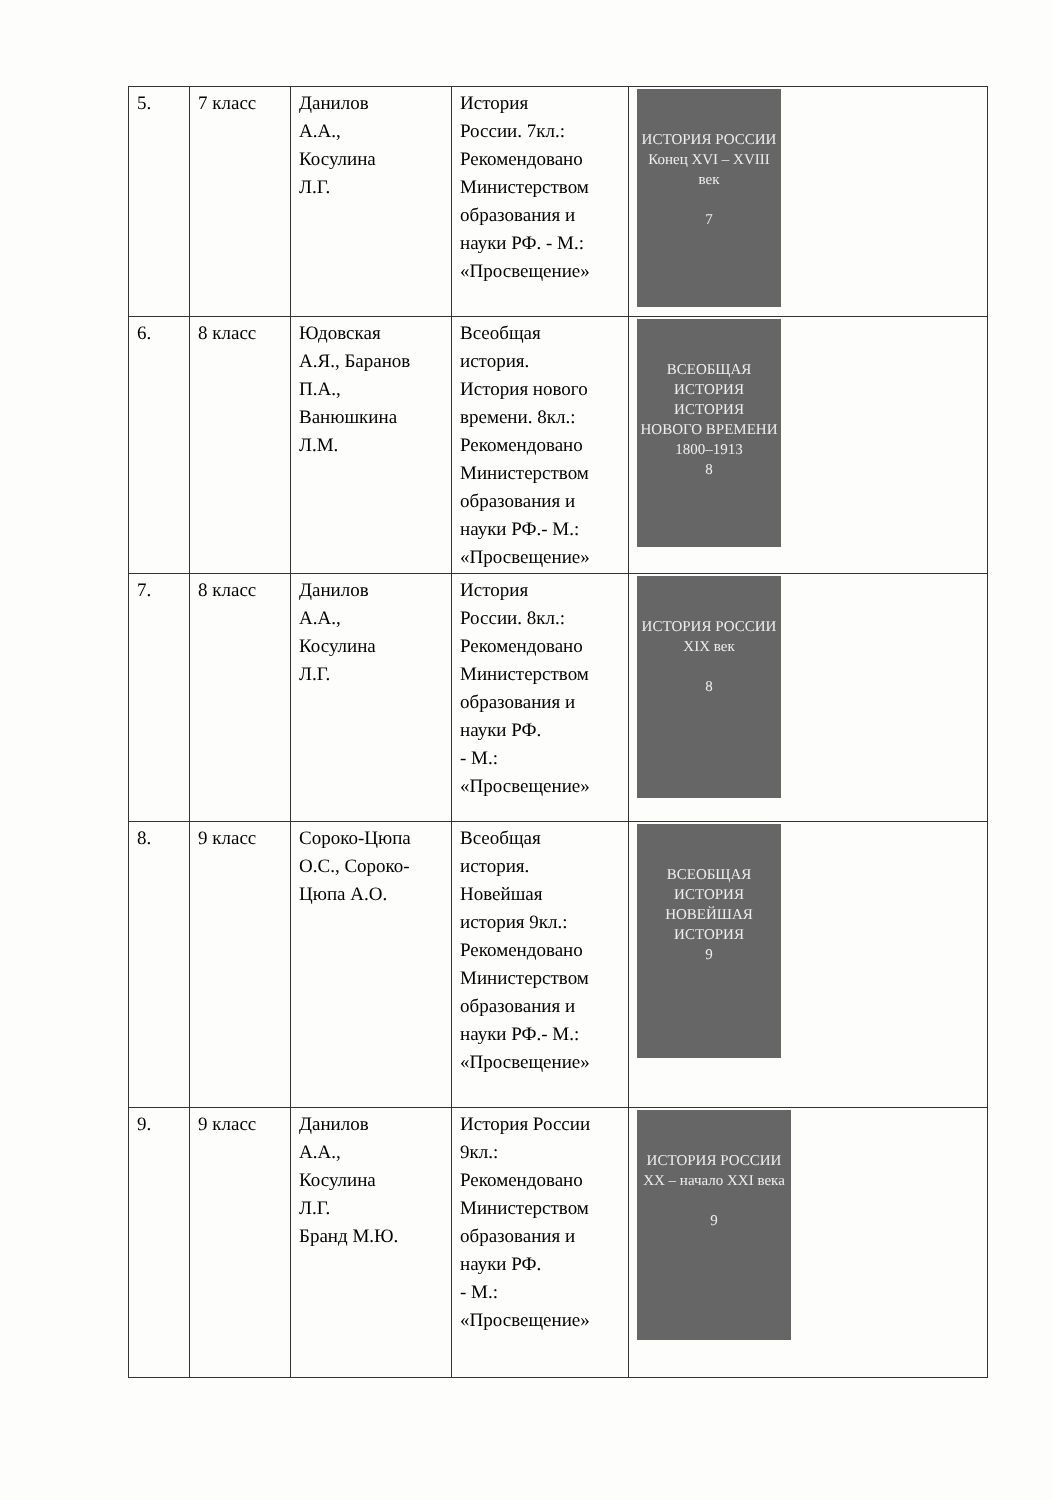| 5. | 7 класс | Данилов А.А., Косулина Л.Г. | История России. 7кл.: Рекомендовано Министерством образования и науки РФ. - М.: «Просвещение» | ИСТОРИЯ РОССИИ Конец XVI – XVIII век 7 |
| 6. | 8 класс | Юдовская А.Я., Баранов П.А., Ванюшкина Л.М. | Всеобщая история. История нового времени. 8кл.: Рекомендовано Министерством образования и науки РФ.- М.: «Просвещение» | ВСЕОБЩАЯ ИСТОРИЯ ИСТОРИЯ НОВОГО ВРЕМЕНИ 1800–1913 8 |
| 7. | 8 класс | Данилов А.А., Косулина Л.Г. | История России. 8кл.: Рекомендовано Министерством образования и науки РФ. - М.: «Просвещение» | ИСТОРИЯ РОССИИ XIX век 8 |
| 8. | 9 класс | Сороко-Цюпа О.С., Сороко- Цюпа А.О. | Всеобщая история. Новейшая история 9кл.: Рекомендовано Министерством образования и науки РФ.- М.: «Просвещение» | ВСЕОБЩАЯ ИСТОРИЯ НОВЕЙШАЯ ИСТОРИЯ 9 |
| 9. | 9 класс | Данилов А.А., Косулина Л.Г. Бранд М.Ю. | История России 9кл.: Рекомендовано Министерством образования и науки РФ. - М.: «Просвещение» | ИСТОРИЯ РОССИИ XX – начало XXI века 9 |